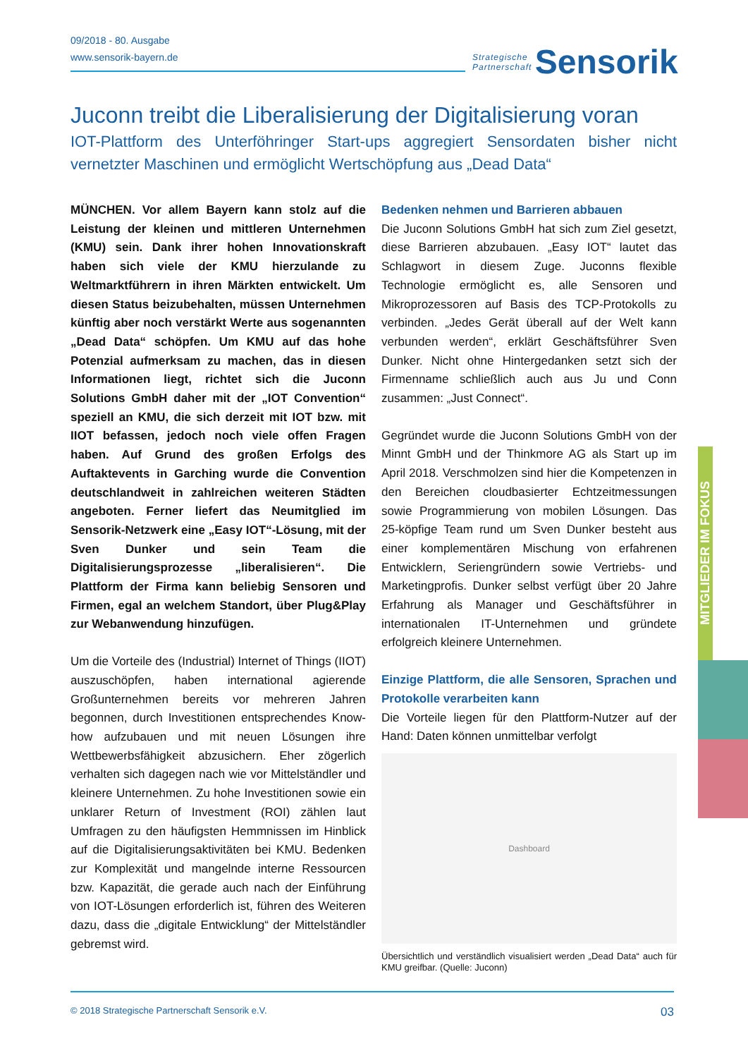09/2018 - 80. Ausgabe
www.sensorik-bayern.de
Strategische
Partnerschaft Sensorik
Juconn treibt die Liberalisierung der Digitalisierung voran
IOT-Plattform des Unterföhringer Start-ups aggregiert Sensordaten bisher nicht vernetzter Maschinen und ermöglicht Wertschöpfung aus „Dead Data“
MÜNCHEN. Vor allem Bayern kann stolz auf die Leistung der kleinen und mittleren Unternehmen (KMU) sein. Dank ihrer hohen Innovationskraft haben sich viele der KMU hierzulande zu Weltmarktführern in ihren Märkten entwickelt. Um diesen Status beizubehalten, müssen Unternehmen künftig aber noch verstärkt Werte aus sogenannten „Dead Data“ schöpfen. Um KMU auf das hohe Potenzial aufmerksam zu machen, das in diesen Informationen liegt, richtet sich die Juconn Solutions GmbH daher mit der „IOT Convention“ speziell an KMU, die sich derzeit mit IOT bzw. mit IIOT befassen, jedoch noch viele offen Fragen haben. Auf Grund des großen Erfolgs des Auftaktevents in Garching wurde die Convention deutschlandweit in zahlreichen weiteren Städten angeboten. Ferner liefert das Neumitglied im Sensorik-Netzwerk eine „Easy IOT“-Lösung, mit der Sven Dunker und sein Team die Digitalisierungsprozesse „liberalisieren“. Die Plattform der Firma kann beliebig Sensoren und Firmen, egal an welchem Standort, über Plug&Play zur Webanwendung hinzufügen.
Um die Vorteile des (Industrial) Internet of Things (IIOT) auszuschöpfen, haben international agierende Großunternehmen bereits vor mehreren Jahren begonnen, durch Investitionen entsprechendes Know-how aufzubauen und mit neuen Lösungen ihre Wettbewerbsfähigkeit abzusichern. Eher zögerlich verhalten sich dagegen nach wie vor Mittelständler und kleinere Unternehmen. Zu hohe Investitionen sowie ein unklarer Return of Investment (ROI) zählen laut Umfragen zu den häufigsten Hemmnissen im Hinblick auf die Digitalisierungsaktivitäten bei KMU. Bedenken zur Komplexität und mangelnde interne Ressourcen bzw. Kapazität, die gerade auch nach der Einführung von IOT-Lösungen erforderlich ist, führen des Weiteren dazu, dass die „digitale Entwicklung“ der Mittelständler gebremst wird.
Bedenken nehmen und Barrieren abbauen
Die Juconn Solutions GmbH hat sich zum Ziel gesetzt, diese Barrieren abzubauen. „Easy IOT“ lautet das Schlagwort in diesem Zuge. Juconns flexible Technologie ermöglicht es, alle Sensoren und Mikroprozessoren auf Basis des TCP-Protokolls zu verbinden. „Jedes Gerät überall auf der Welt kann verbunden werden“, erklärt Geschäftsführer Sven Dunker. Nicht ohne Hintergedanken setzt sich der Firmenname schließlich auch aus Ju und Conn zusammen: „Just Connect“.
Gegründet wurde die Juconn Solutions GmbH von der Minnt GmbH und der Thinkmore AG als Start up im April 2018. Verschmolzen sind hier die Kompetenzen in den Bereichen cloudbasierter Echtzeitmessungen sowie Programmierung von mobilen Lösungen. Das 25-köpfige Team rund um Sven Dunker besteht aus einer komplementären Mischung von erfahrenen Entwicklern, Seriengründern sowie Vertriebs- und Marketingprofis. Dunker selbst verfügt über 20 Jahre Erfahrung als Manager und Geschäftsführer in internationalen IT-Unternehmen und gründete erfolgreich kleinere Unternehmen.
Einzige Plattform, die alle Sensoren, Sprachen und Protokolle verarbeiten kann
Die Vorteile liegen für den Plattform-Nutzer auf der Hand: Daten können unmittelbar verfolgt
Dashboard
Übersichtlich und verständlich visualisiert werden „Dead Data“ auch für KMU greifbar. (Quelle: Juconn)
MITGLIEDER IM FOKUS
© 2018 Strategische Partnerschaft Sensorik e.V. 03